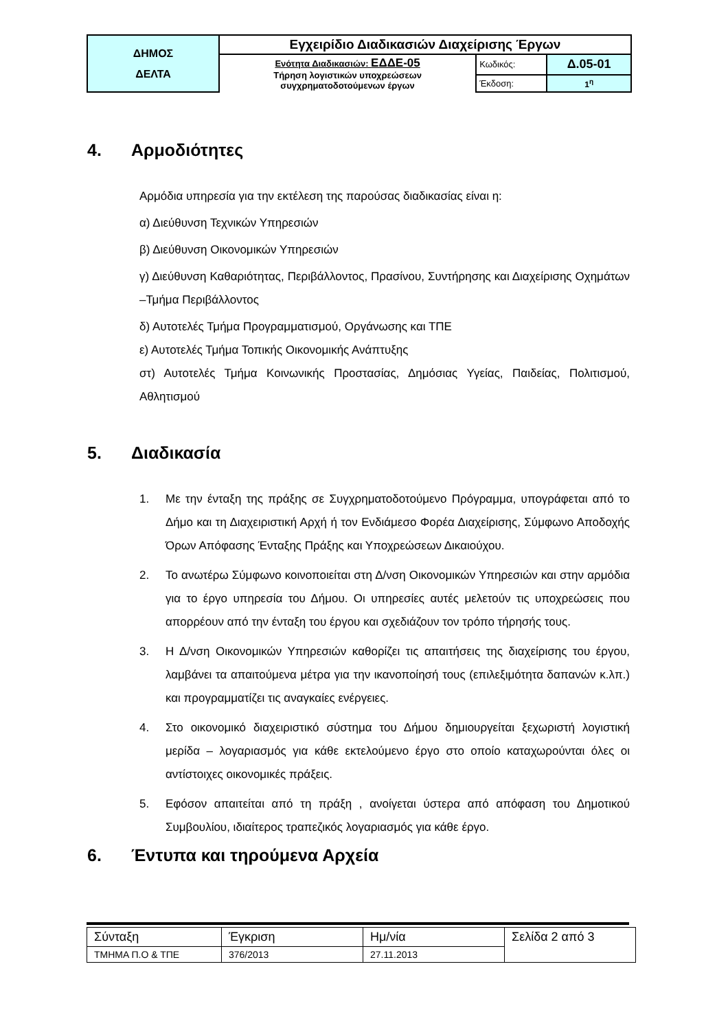| ΔΗΜΟΣ ΔΕΛΤΑ | Εγχειρίδιο Διαδικασιών Διαχείρισης Έργων | | |
| | Ενότητα Διαδικασιών: ΕΔΔΕ-05 Τήρηση λογιστικών υποχρεώσεων συγχρηματοδοτούμενων έργων | Κωδικός: | Δ.05-01 |
| | | Έκδοση: | 1<sup>η</sup> |
4. Αρμοδιότητες
Αρμόδια υπηρεσία για την εκτέλεση της παρούσας διαδικασίας είναι η:
α) Διεύθυνση Τεχνικών Υπηρεσιών
β) Διεύθυνση Οικονομικών Υπηρεσιών
γ) Διεύθυνση Καθαριότητας, Περιβάλλοντος, Πρασίνου, Συντήρησης και Διαχείρισης Οχημάτων –Τμήμα Περιβάλλοντος
δ) Αυτοτελές Τμήμα Προγραμματισμού, Οργάνωσης και ΤΠΕ
ε) Αυτοτελές Τμήμα Τοπικής Οικονομικής Ανάπτυξης
στ) Αυτοτελές Τμήμα Κοινωνικής Προστασίας, Δημόσιας Υγείας, Παιδείας, Πολιτισμού, Αθλητισμού
5. Διαδικασία
1. Με την ένταξη της πράξης σε Συγχρηματοδοτούμενο Πρόγραμμα, υπογράφεται από το Δήμο και τη Διαχειριστική Αρχή ή τον Ενδιάμεσο Φορέα Διαχείρισης, Σύμφωνο Αποδοχής Όρων Απόφασης Ένταξης Πράξης και Υποχρεώσεων Δικαιούχου.
2. Το ανωτέρω Σύμφωνο κοινοποιείται στη Δ/νση Οικονομικών Υπηρεσιών και στην αρμόδια για το έργο υπηρεσία του Δήμου. Οι υπηρεσίες αυτές μελετούν τις υποχρεώσεις που απορρέουν από την ένταξη του έργου και σχεδιάζουν τον τρόπο τήρησής τους.
3. Η Δ/νση Οικονομικών Υπηρεσιών καθορίζει τις απαιτήσεις της διαχείρισης του έργου, λαμβάνει τα απαιτούμενα μέτρα για την ικανοποίησή τους (επιλεξιμότητα δαπανών κ.λπ.) και προγραμματίζει τις αναγκαίες ενέργειες.
4. Στο οικονομικό διαχειριστικό σύστημα του Δήμου δημιουργείται ξεχωριστή λογιστική μερίδα – λογαριασμός για κάθε εκτελούμενο έργο στο οποίο καταχωρούνται όλες οι αντίστοιχες οικονομικές πράξεις.
5. Εφόσον απαιτείται από τη πράξη , ανοίγεται ύστερα από απόφαση του Δημοτικού Συμβουλίου, ιδιαίτερος τραπεζικός λογαριασμός για κάθε έργο.
6. Έντυπα και τηρούμενα Αρχεία
| Σύνταξη | Έγκριση | Ημ/νία | Σελίδα 2 από 3 |
| ΤΜΗΜΑ Π.Ο & ΤΠΕ | 376/2013 | 27.11.2013 | |